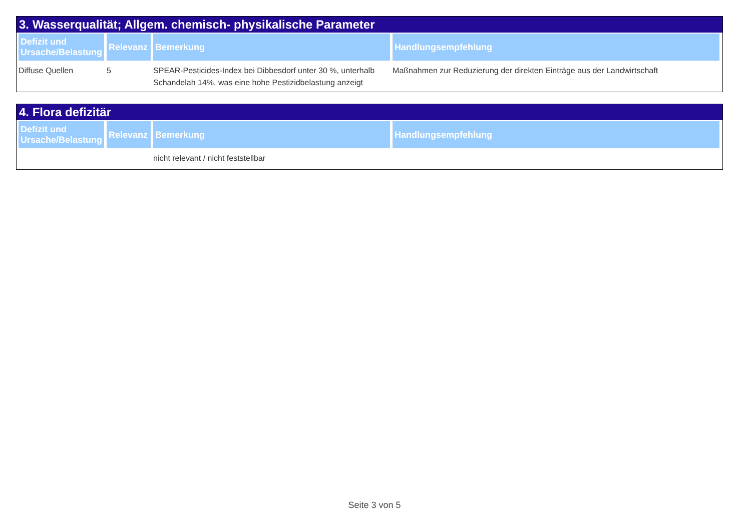3. Wasserqualität; Allgem. chemisch- physikalische Parameter
| Defizit und Ursache/Belastung | Relevanz | Bemerkung | Handlungsempfehlung |
| --- | --- | --- | --- |
| Diffuse Quellen | 5 | SPEAR-Pesticides-Index bei Dibbesdorf unter 30 %, unterhalb Schandelah 14%, was eine hohe Pestizidbelastung anzeigt | Maßnahmen zur Reduzierung der direkten Einträge aus der Landwirtschaft |
4. Flora defizitär
| Defizit und Ursache/Belastung | Relevanz | Bemerkung | Handlungsempfehlung |
| --- | --- | --- | --- |
| | | nicht relevant / nicht feststellbar | |
Seite 3 von 5